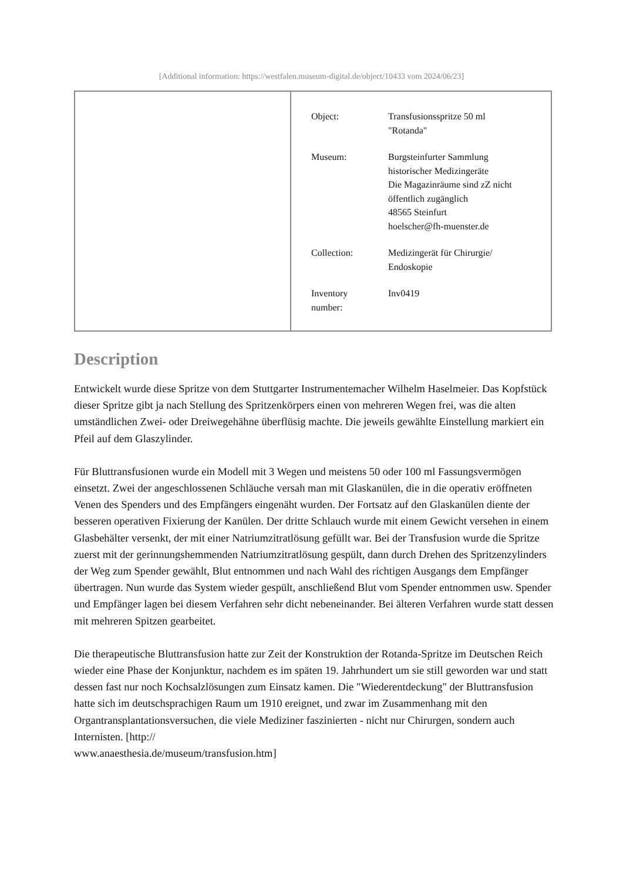[Additional information: https://westfalen.museum-digital.de/object/10433 vom 2024/06/23]
| Object: | Transfusionsspritze 50 ml "Rotanda" |
| Museum: | Burgsteinfurter Sammlung historischer Medizingeräte Die Magazinräume sind zZ nicht öffentlich zugänglich 48565 Steinfurt hoelscher@fh-muenster.de |
| Collection: | Medizingerät für Chirurgie/ Endoskopie |
| Inventory number: | Inv0419 |
Description
Entwickelt wurde diese Spritze von dem Stuttgarter Instrumentemacher Wilhelm Haselmeier. Das Kopfstück dieser Spritze gibt ja nach Stellung des Spritzenkörpers einen von mehreren Wegen frei, was die alten umständlichen Zwei- oder Dreiwegehähne überflüsig machte. Die jeweils gewählte Einstellung markiert ein Pfeil auf dem Glaszylinder.
Für Bluttransfusionen wurde ein Modell mit 3 Wegen und meistens 50 oder 100 ml Fassungsvermögen einsetzt. Zwei der angeschlossenen Schläuche versah man mit Glaskanülen, die in die operativ eröffneten Venen des Spenders und des Empfängers eingenäht wurden. Der Fortsatz auf den Glaskanülen diente der besseren operativen Fixierung der Kanülen. Der dritte Schlauch wurde mit einem Gewicht versehen in einem Glasbehälter versenkt, der mit einer Natriumzitratlösung gefüllt war. Bei der Transfusion wurde die Spritze zuerst mit der gerinnungshemmenden Natriumzitratlösung gespült, dann durch Drehen des Spritzenzylinders der Weg zum Spender gewählt, Blut entnommen und nach Wahl des richtigen Ausgangs dem Empfänger übertragen. Nun wurde das System wieder gespült, anschließend Blut vom Spender entnommen usw. Spender und Empfänger lagen bei diesem Verfahren sehr dicht nebeneinander. Bei älteren Verfahren wurde statt dessen mit mehreren Spitzen gearbeitet.
Die therapeutische Bluttransfusion hatte zur Zeit der Konstruktion der Rotanda-Spritze im Deutschen Reich wieder eine Phase der Konjunktur, nachdem es im späten 19. Jahrhundert um sie still geworden war und statt dessen fast nur noch Kochsalzlösungen zum Einsatz kamen. Die "Wiederentdeckung" der Bluttransfusion hatte sich im deutschsprachigen Raum um 1910 ereignet, und zwar im Zusammenhang mit den Organtransplantationsversuchen, die viele Mediziner faszinierten - nicht nur Chirurgen, sondern auch Internisten. [http://
www.anaesthesia.de/museum/transfusion.htm]